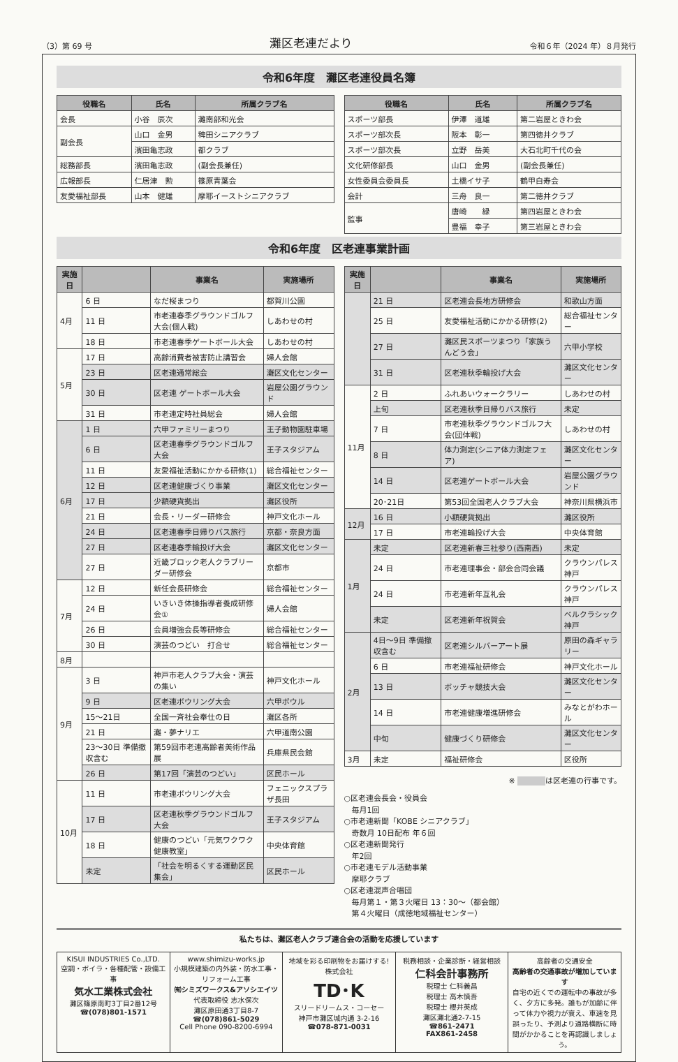（3）第 69 号 灘区老連だより 令和６年（2024 年）８月発行
令和6年度　灘区老連役員名簿
| 役職名 | 氏名 | 所属クラブ名 |
| --- | --- | --- |
| 会長 | 小谷 辰次 | 灘南部和光会 |
| 副会長 | 山口 金男 | 稗田シニアクラブ |
| | 濱田亀志政 | 都クラブ |
| 総務部長 | 濱田亀志政 | (副会長兼任) |
| 広報部長 | 仁居津 勲 | 篠原青葉会 |
| 友愛福祉部長 | 山本 健雄 | 摩耶イーストシニアクラブ |
| 役職名 | 氏名 | 所属クラブ名 |
| --- | --- | --- |
| スポーツ部長 | 伊澤 道雄 | 第二岩屋ときわ会 |
| スポーツ部次長 | 阪本 彰一 | 第四徳井クラブ |
| スポーツ部次長 | 立野 岳美 | 大石北町千代の会 |
| 文化研修部長 | 山口 金男 | (副会長兼任) |
| 女性委員会委員長 | 土橋イサ子 | 鶴甲白寿会 |
| 会計 | 三舟 良一 | 第二徳井クラブ |
| 監事 | 唐崎 緑 | 第四岩屋ときわ会 |
| | 豊福 幸子 | 第三岩屋ときわ会 |
令和6年度　区老連事業計画
| 実施日 | | 事業名 | 実施場所 |
| --- | --- | --- | --- |
| 4月 | 6 日 | なだ桜まつり | 都賀川公園 |
| | 11 日 | 市老連春季グラウンドゴルフ大会(個人戦) | しあわせの村 |
| | 18 日 | 市老連春季ゲートボール大会 | しあわせの村 |
| 5月 | 17 日 | 高齢消費者被害防止講習会 | 婦人会館 |
| | 23 日 | 区老連通常総会 | 灘区文化センター |
| | 30 日 | 区老連 ゲートボール大会 | 岩屋公園グラウンド |
| | 31 日 | 市老連定時社員総会 | 婦人会館 |
| 6月 | 1 日 | 六甲ファミリーまつり | 王子動物園駐車場 |
| | 6 日 | 区老連春季グラウンドゴルフ大会 | 王子スタジアム |
| | 11 日 | 友愛福祉活動にかかる研修(1) | 総合福祉センター |
| | 12 日 | 区老連健康づくり事業 | 灘区文化センター |
| | 17 日 | 少額硬貨拠出 | 灘区役所 |
| | 21 日 | 会長・リーダー研修会 | 神戸文化ホール |
| | 24 日 | 区老連春季日帰りバス旅行 | 京都・奈良方面 |
| | 27 日 | 区老連春季輪投げ大会 | 灘区文化センター |
| | 27 日 | 近畿ブロック老人クラブリーダー研修会 | 京都市 |
| 7月 | 12 日 | 新任会長研修会 | 総合福祉センター |
| | 24 日 | いきいき体操指導者養成研修会① | 婦人会館 |
| | 26 日 | 会員増強会長等研修会 | 総合福祉センター |
| | 30 日 | 演芸のつどい 打合せ | 総合福祉センター |
| 8月 | | | |
| 9月 | 3 日 | 神戸市老人クラブ大会・演芸の集い | 神戸文化ホール |
| | 9 日 | 区老連ボウリング大会 | 六甲ボウル |
| | 15～21日 | 全国一斉社会奉仕の日 | 灘区各所 |
| | 21 日 | 灘・夢ナリエ | 六甲道南公園 |
| | 23～30日 準備撤収含む | 第59回市老連高齢者美術作品展 | 兵庫県民会館 |
| | 26 日 | 第17回「演芸のつどい」 | 区民ホール |
| 10月 | 11 日 | 市老連ボウリング大会 | フェニックスプラザ長田 |
| | 17 日 | 区老連秋季グラウンドゴルフ大会 | 王子スタジアム |
| | 18 日 | 健康のつどい「元気ワクワク健康教室」 | 中央体育館 |
| | 未定 | 「社会を明るくする運動区民集会」 | 区民ホール |
| 実施日 | | 事業名 | 実施場所 |
| --- | --- | --- | --- |
| | 21 日 | 区老連会長地方研修会 | 和歌山方面 |
| | 25 日 | 友愛福祉活動にかかる研修(2) | 総合福祉センター |
| | 27 日 | 灘区民スポーツまつり「家族うんどう会」 | 六甲小学校 |
| | 31 日 | 区老連秋季輪投げ大会 | 灘区文化センター |
| 11月 | 2 日 | ふれあいウォークラリー | しあわせの村 |
| | 上旬 | 区老連秋季日帰りバス旅行 | 未定 |
| | 7 日 | 市老連秋季グラウンドゴルフ大会(団体戦) | しあわせの村 |
| | 8 日 | 体力測定(シニア体力測定フェア) | 灘区文化センター |
| | 14 日 | 区老連ゲートボール大会 | 岩屋公園グラウンド |
| | 20･21日 | 第53回全国老人クラブ大会 | 神奈川県横浜市 |
| 12月 | 16 日 | 小額硬貨拠出 | 灘区役所 |
| | 17 日 | 市老連輪投げ大会 | 中央体育館 |
| 1月 | 未定 | 区老連新春三社参り(西南西) | 未定 |
| | 24 日 | 市老連理事会・部会合同会議 | クラウンパレス神戸 |
| | 24 日 | 市老連新年互礼会 | クラウンパレス神戸 |
| | 未定 | 区老連新年祝賀会 | ベルクラシック神戸 |
| 2月 | 4日～9日 準備撤収含む | 区老連シルバーアート展 | 原田の森ギャラリー |
| | 6 日 | 市老連福祉研修会 | 神戸文化ホール |
| | 13 日 | ボッチャ競技大会 | 灘区文化センター |
| | 14 日 | 市老連健康増進研修会 | みなとがわホール |
| | 中旬 | 健康づくり研修会 | 灘区文化センター |
| 3月 | 未定 | 福祉研修会 | 区役所 |
※ は区老連の行事です。
○区老連会長会・役員会
　毎月1回
○市老連新聞「KOBE シニアクラブ」
　奇数月 10日配布 年６回
○区老連新聞発行
　年2回
○市老連モデル活動事業
　摩耶クラブ
○区老連混声合唱団
　毎月第１・第３火曜日 13：30～（都会館）
　第４火曜日（成徳地域福祉センター）
私たちは、灘区老人クラブ連合会の活動を応援しています
KISUI INDUSTRIES Co.,LTD.
空調・ボイラ・各種配管・設備工事
気水工業株式会社
灘区篠原南町3丁目2番12号
☎(078)801-1571
www.shimizu-works.jp
小規模建築の内外装・防水工事・リフォーム工事
㈲シミズワークス&アソシエイツ
代表取締役 志水保次
灘区原田通3丁目8-7
☎(078)861-5029
Cell Phone 090-8200-6994
地域を彩る印刷物をお届けする!
株式会社
TD･K
スリードリームス・コーセー
神戸市灘区城内通 3-2-16
☎078-871-0031
税務相談・企業診断・経営相談
仁科会計事務所
税理士 仁科義昌
税理士 高木慎吾
税理士 櫻井英成
灘区灘北通2-7-15
☎861-2471
FAX861-2458
高齢者の交通安全
高齢者の交通事故が増加しています
自宅の近くでの運転中の事故が多く、夕方に多発。誰もが加齢に伴って体力や視力が衰え、車速を見誤ったり、予測より道路横断に時間がかかることを再認識しましょう。